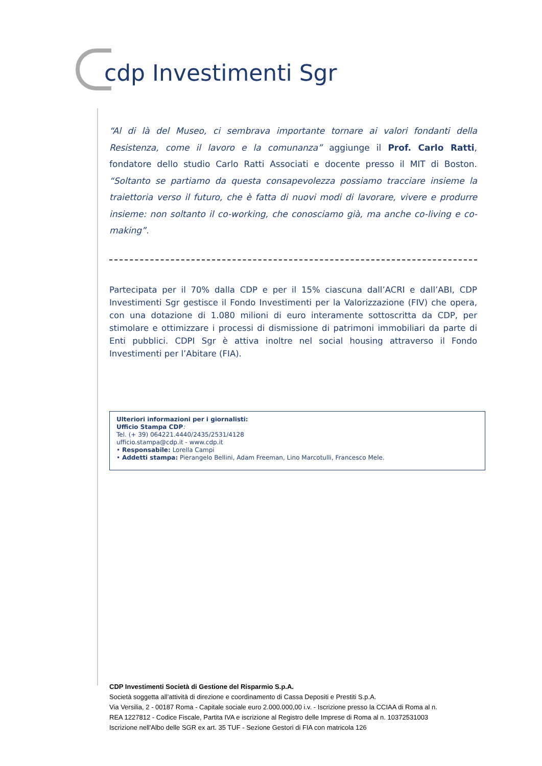cdp Investimenti Sgr
“Al di là del Museo, ci sembrava importante tornare ai valori fondanti della Resistenza, come il lavoro e la comunanza” aggiunge il Prof. Carlo Ratti, fondatore dello studio Carlo Ratti Associati e docente presso il MIT di Boston. “Soltanto se partiamo da questa consapevolezza possiamo tracciare insieme la traiettoria verso il futuro, che è fatta di nuovi modi di lavorare, vivere e produrre insieme: non soltanto il co-working, che conosciamo già, ma anche co-living e co-making”.
Partecipata per il 70% dalla CDP e per il 15% ciascuna dall’ACRI e dall’ABI, CDP Investimenti Sgr gestisce il Fondo Investimenti per la Valorizzazione (FIV) che opera, con una dotazione di 1.080 milioni di euro interamente sottoscritta da CDP, per stimolare e ottimizzare i processi di dismissione di patrimoni immobiliari da parte di Enti pubblici. CDPI Sgr è attiva inoltre nel social housing attraverso il Fondo Investimenti per l’Abitare (FIA).
Ulteriori informazioni per i giornalisti:
Ufficio Stampa CDP:
Tel. (+ 39) 064221.4440/2435/2531/4128
ufficio.stampa@cdp.it - www.cdp.it
• Responsabile: Lorella Campi
• Addetti stampa: Pierangelo Bellini, Adam Freeman, Lino Marcotulli, Francesco Mele.
CDP Investimenti Società di Gestione del Risparmio S.p.A.
Società soggetta all’attività di direzione e coordinamento di Cassa Depositi e Prestiti S.p.A.
Via Versilia, 2 - 00187 Roma - Capitale sociale euro 2.000.000,00 i.v. - Iscrizione presso la CCIAA di Roma al n.
REA 1227812 - Codice Fiscale, Partita IVA e iscrizione al Registro delle Imprese di Roma al n. 10372531003
Iscrizione nell'Albo delle SGR ex art. 35 TUF - Sezione Gestori di FIA con matricola 126